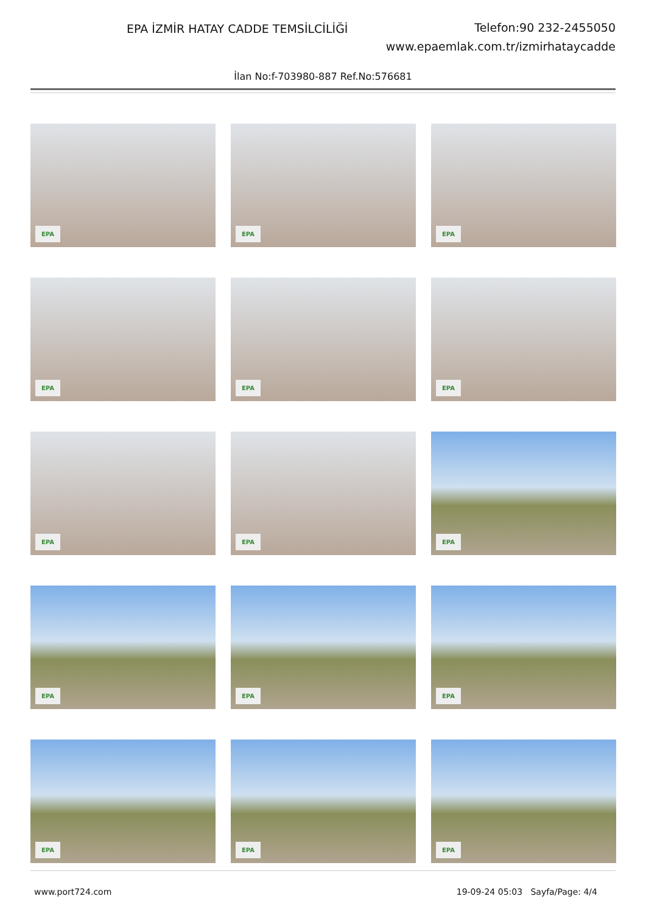EPA İZMİR HATAY CADDE TEMSİLCİLİĞİ
Telefon:90 232-2455050
www.epaemlak.com.tr/izmirhataycadde
İlan No:f-703980-887 Ref.No:576681
EPA
EPA
EPA
EPA
EPA
EPA
EPA
EPA
EPA
EPA
EPA
EPA
EPA
EPA
EPA
www.port724.com 19-09-24 05:03 Sayfa/Page: 4/4